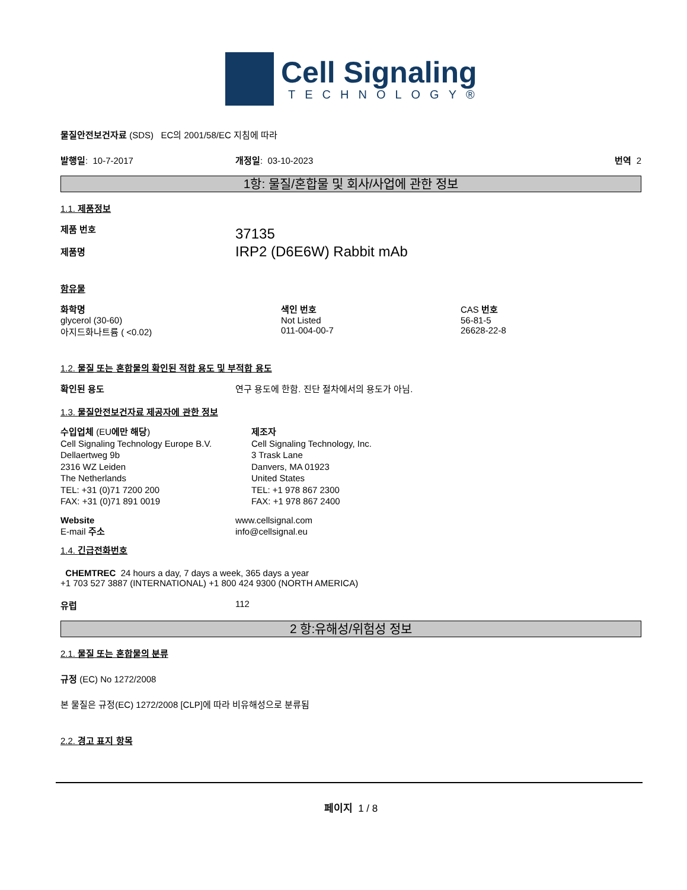Cell Signaling
TECHNOLOGY®
물질안전보건자료 (SDS) EC의 2001/58/EC 지침에 따라
발행일: 10-7-2017 개정일: 03-10-2023 번역 2
1항: 물질/혼합물 및 회사/사업에 관한 정보
1.1. 제품정보
제품 번호
제품명
37135
IRP2 (D6E6W) Rabbit mAb
함유물
| 화학명 | 색인 번호 | CAS 번호 |
| glycerol (30-60) 아지드화나트륨 ( <0.02) | Not Listed 011-004-00-7 | 56-81-5 26628-22-8 |
1.2. 물질 또는 혼합물의 확인된 적합 용도 및 부적합 용도
확인된 용도 연구 용도에 한함. 진단 절차에서의 용도가 아님.
1.3. 물질안전보건자료 제공자에 관한 정보
수입업체 (EU에만 해당)
Cell Signaling Technology Europe B.V.
Dellaertweg 9b
2316 WZ Leiden
The Netherlands
TEL: +31 (0)71 7200 200
FAX: +31 (0)71 891 0019
제조자
Cell Signaling Technology, Inc.
3 Trask Lane
Danvers, MA 01923
United States
TEL: +1 978 867 2300
FAX: +1 978 867 2400
Website
E-mail 주소
www.cellsignal.com
info@cellsignal.eu
1.4. 긴급전화번호
CHEMTREC 24 hours a day, 7 days a week, 365 days a year
+1 703 527 3887 (INTERNATIONAL) +1 800 424 9300 (NORTH AMERICA)
유럽 112
2 항:유해성/위험성 정보
2.1. 물질 또는 혼합물의 분류
규정 (EC) No 1272/2008
본 물질은 규정(EC) 1272/2008 [CLP]에 따라 비유해성으로 분류됨
2.2. 경고 표지 항목
페이지 1 / 8